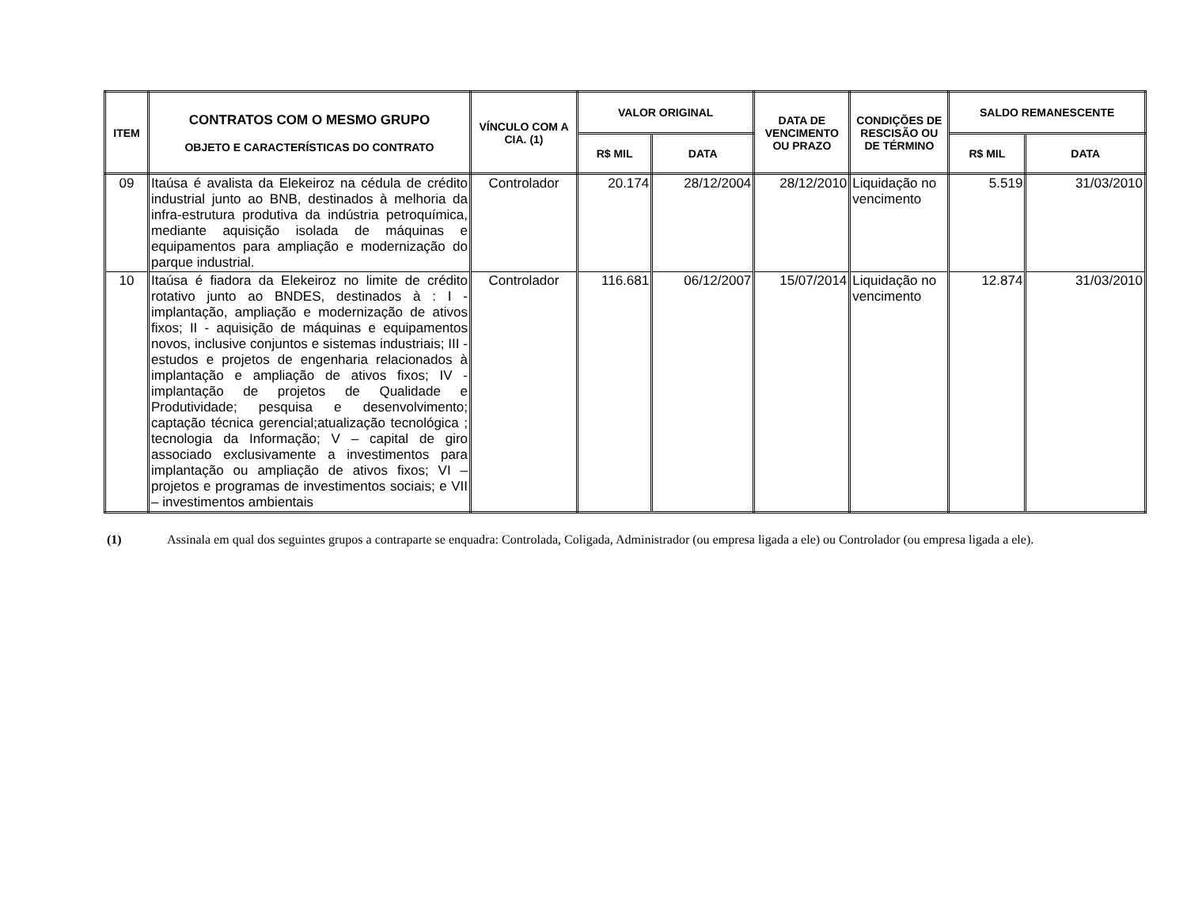| ITEM | CONTRATOS COM O MESMO GRUPO OBJETO E CARACTERÍSTICAS DO CONTRATO | VÍNCULO COM A CIA. (1) | VALOR ORIGINAL | | DATA DE VENCIMENTO OU PRAZO | CONDIÇÕES DE RESCISÃO OU DE TÉRMINO | SALDO REMANESCENTE | |
| --- | --- | --- | --- | --- | --- | --- | --- | --- |
| | | | R$ MIL | DATA | | | R$ MIL | DATA |
| 09 | Itaúsa é avalista da Elekeiroz na cédula de crédito industrial junto ao BNB, destinados à melhoria da infra-estrutura produtiva da indústria petroquímica, mediante aquisição isolada de máquinas e equipamentos para ampliação e modernização do parque industrial. | Controlador | 20.174 | 28/12/2004 | 28/12/2010 | Liquidação no vencimento | 5.519 | 31/03/2010 |
| 10 | Itaúsa é fiadora da Elekeiroz no limite de crédito rotativo junto ao BNDES, destinados à : I - implantação, ampliação e modernização de ativos fixos; II - aquisição de máquinas e equipamentos novos, inclusive conjuntos e sistemas industriais; III -estudos e projetos de engenharia relacionados à implantação e ampliação de ativos fixos; IV - implantação de projetos de Qualidade e Produtividade; pesquisa e desenvolvimento; captação técnica gerencial;atualização tecnológica ; tecnologia da Informação; V – capital de giro associado exclusivamente a investimentos para implantação ou ampliação de ativos fixos; VI – projetos e programas de investimentos sociais; e VII – investimentos ambientais | Controlador | 116.681 | 06/12/2007 | 15/07/2014 | Liquidação no vencimento | 12.874 | 31/03/2010 |
(1) Assinala em qual dos seguintes grupos a contraparte se enquadra: Controlada, Coligada, Administrador (ou empresa ligada a ele) ou Controlador (ou empresa ligada a ele).